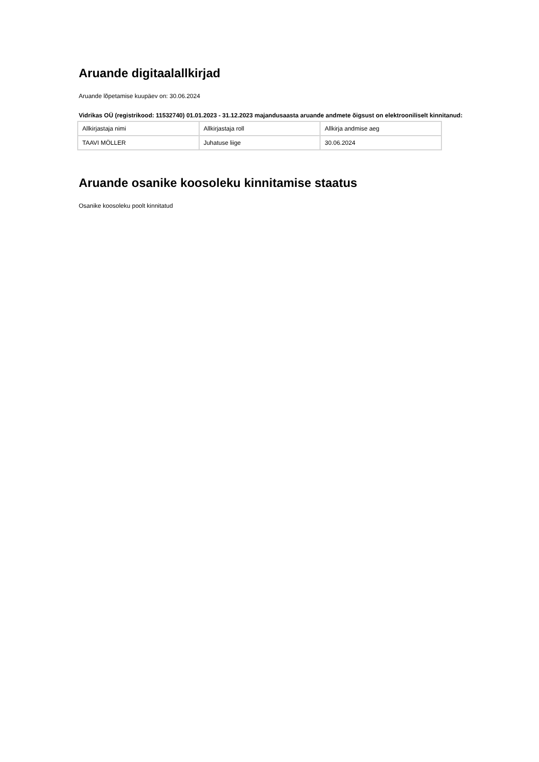Aruande digitaalallkirjad
Aruande lõpetamise kuupäev on: 30.06.2024
Vidrikas OÜ (registrikood: 11532740) 01.01.2023 - 31.12.2023 majandusaasta aruande andmete õigsust on elektrooniliselt kinnitanud:
| Allkirjastaja nimi | Allkirjastaja roll | Allkirja andmise aeg |
| TAAVI MÖLLER | Juhatuse liige | 30.06.2024 |
Aruande osanike koosoleku kinnitamise staatus
Osanike koosoleku poolt kinnitatud